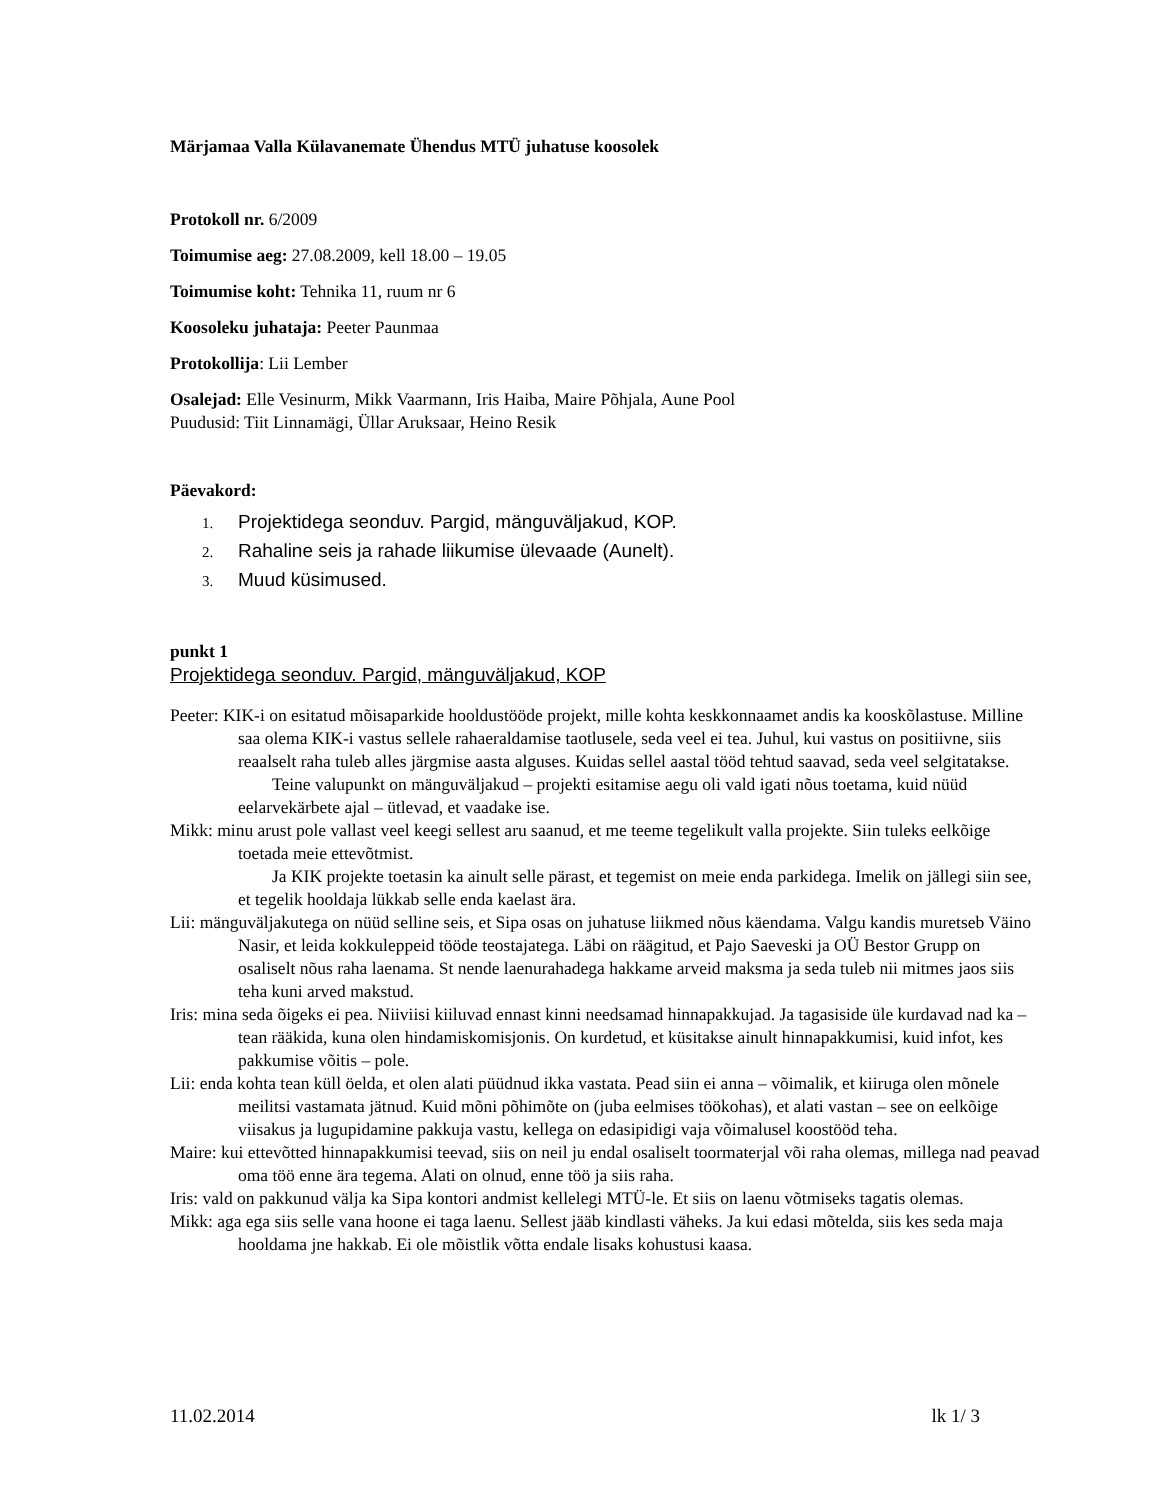Märjamaa Valla Külavanemate Ühendus MTÜ juhatuse koosolek
Protokoll nr. 6/2009
Toimumise aeg: 27.08.2009, kell 18.00 – 19.05
Toimumise koht: Tehnika 11, ruum nr 6
Koosoleku juhataja: Peeter Paunmaa
Protokollija: Lii Lember
Osalejad: Elle Vesinurm, Mikk Vaarmann, Iris Haiba, Maire Põhjala, Aune Pool
Puudusid: Tiit Linnamägi, Üllar Aruksaar, Heino Resik
Päevakord:
1. Projektidega seonduv. Pargid, mänguväljakud, KOP.
2. Rahaline seis ja rahade liikumise ülevaade (Aunelt).
3. Muud küsimused.
punkt 1
Projektidega seonduv. Pargid, mänguväljakud, KOP
Peeter: KIK-i on esitatud mõisaparkide hooldustööde projekt, mille kohta keskkonnaamet andis ka kooskõlastuse. Milline saa olema KIK-i vastus sellele rahaeraldamise taotlusele, seda veel ei tea. Juhul, kui vastus on positiivne, siis reaalselt raha tuleb alles järgmise aasta alguses. Kuidas sellel aastal tööd tehtud saavad, seda veel selgitatakse.
Teine valupunkt on mänguväljakud – projekti esitamise aegu oli vald igati nõus toetama, kuid nüüd eelarvekärbete ajal – ütlevad, et vaadake ise.
Mikk: minu arust pole vallast veel keegi sellest aru saanud, et me teeme tegelikult valla projekte. Siin tuleks eelkõige toetada meie ettevõtmist.
Ja KIK projekte toetasin ka ainult selle pärast, et tegemist on meie enda parkidega. Imelik on jällegi siin see, et tegelik hooldaja lükkab selle enda kaelast ära.
Lii: mänguväljakutega on nüüd selline seis, et Sipa osas on juhatuse liikmed nõus käendama. Valgu kandis muretseb Väino Nasir, et leida kokkuleppeid tööde teostajatega. Läbi on räägitud, et Pajo Saeveski ja OÜ Bestor Grupp on osaliselt nõus raha laenama. St nende laenurahadega hakkame arveid maksma ja seda tuleb nii mitmes jaos siis teha kuni arved makstud.
Iris: mina seda õigeks ei pea. Niiviisi kiiluvad ennast kinni needsamad hinnapakkujad. Ja tagasiside üle kurdavad nad ka – tean rääkida, kuna olen hindamiskomisjonis. On kurdetud, et küsitakse ainult hinnapakkumisi, kuid infot, kes pakkumise võitis – pole.
Lii: enda kohta tean küll öelda, et olen alati püüdnud ikka vastata. Pead siin ei anna – võimalik, et kiiruga olen mõnele meilitsi vastamata jätnud. Kuid mõni põhimõte on (juba eelmises töökohas), et alati vastan – see on eelkõige viisakus ja lugupidamine pakkuja vastu, kellega on edasipidigi vaja võimalusel koostööd teha.
Maire: kui ettevõtted hinnapakkumisi teevad, siis on neil ju endal osaliselt toormaterjal või raha olemas, millega nad peavad oma töö enne ära tegema. Alati on olnud, enne töö ja siis raha.
Iris: vald on pakkunud välja ka Sipa kontori andmist kellelegi MTÜ-le. Et siis on laenu võtmiseks tagatis olemas.
Mikk: aga ega siis selle vana hoone ei taga laenu. Sellest jääb kindlasti väheks. Ja kui edasi mõtelda, siis kes seda maja hooldama jne hakkab. Ei ole mõistlik võtta endale lisaks kohustusi kaasa.
11.02.2014 lk 1/ 3